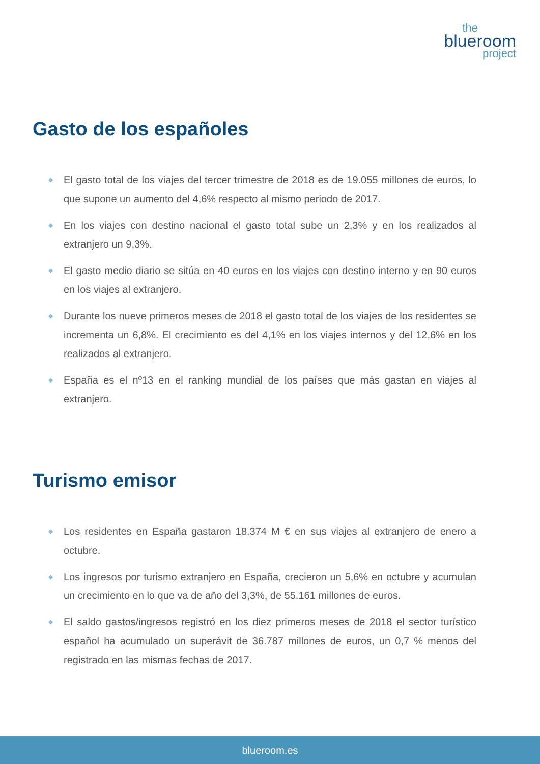the
blueroom
project
Gasto de los españoles
◆ El gasto total de los viajes del tercer trimestre de 2018 es de 19.055 millones de euros, lo que supone un aumento del 4,6% respecto al mismo periodo de 2017.
◆ En los viajes con destino nacional el gasto total sube un 2,3% y en los realizados al extranjero un 9,3%.
◆ El gasto medio diario se sitúa en 40 euros en los viajes con destino interno y en 90 euros en los viajes al extranjero.
◆ Durante los nueve primeros meses de 2018 el gasto total de los viajes de los residentes se incrementa un 6,8%. El crecimiento es del 4,1% en los viajes internos y del 12,6% en los realizados al extranjero.
◆ España es el nº13 en el ranking mundial de los países que más gastan en viajes al extranjero.
Turismo emisor
◆ Los residentes en España gastaron 18.374 M € en sus viajes al extranjero de enero a octubre.
◆ Los ingresos por turismo extranjero en España, crecieron un 5,6% en octubre y acumulan un crecimiento en lo que va de año del 3,3%, de 55.161 millones de euros.
◆ El saldo gastos/ingresos registró en los diez primeros meses de 2018 el sector turístico español ha acumulado un superávit de 36.787 millones de euros, un 0,7 % menos del registrado en las mismas fechas de 2017.
blueroom.es